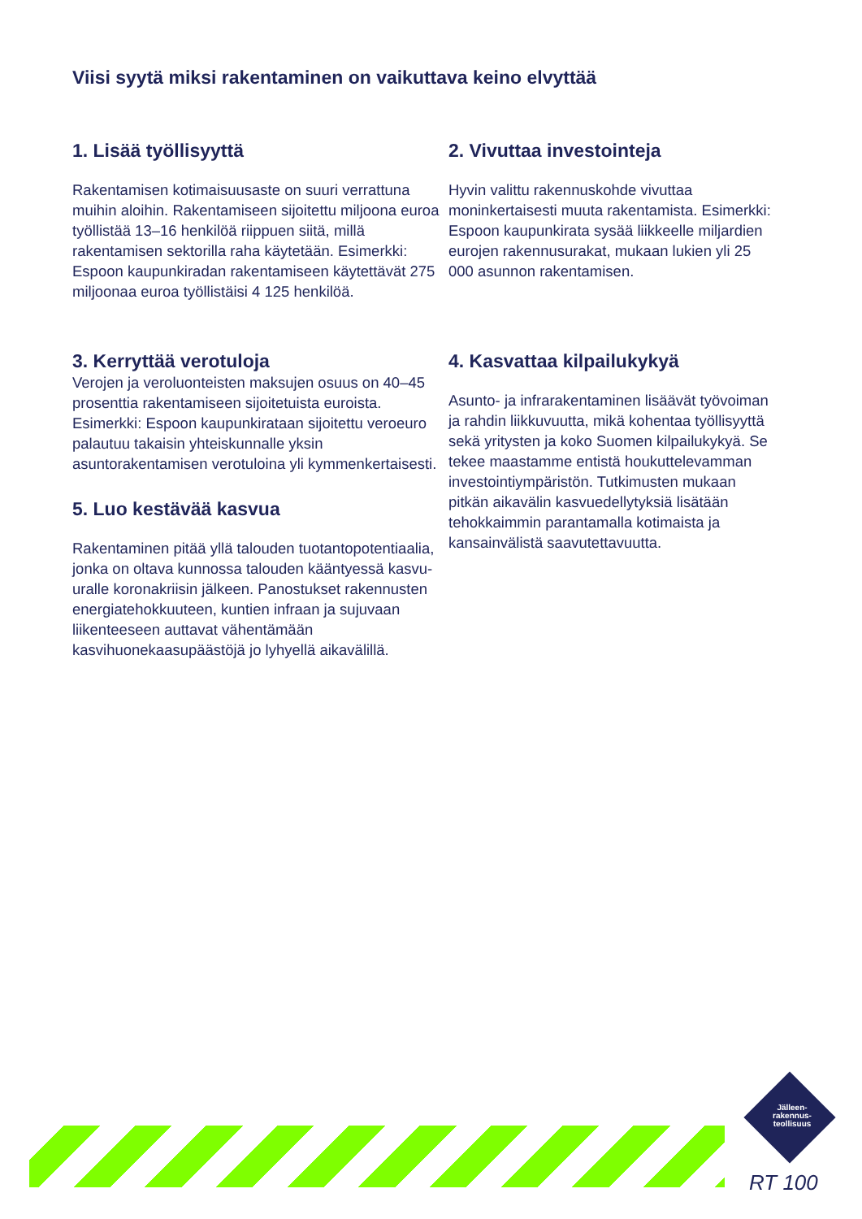Viisi syytä miksi rakentaminen on vaikuttava keino elvyttää
1. Lisää työllisyyttä
Rakentamisen kotimaisuusaste on suuri verrattuna muihin aloihin. Rakentamiseen sijoitettu miljoona euroa työllistää 13–16 henkilöä riippuen siitä, millä rakentamisen sektorilla raha käytetään. Esimerkki: Espoon kaupunkiradan rakentamiseen käytettävät 275 miljoonaa euroa työllistäisi 4 125 henkilöä.
2. Vivuttaa investointeja
Hyvin valittu rakennuskohde vivuttaa moninkertaisesti muuta rakentamista. Esimerkki: Espoon kaupunkirata sysää liikkeelle miljardien eurojen rakennusurakat, mukaan lukien yli 25 000 asunnon rakentamisen.
3. Kerryttää verotuloja
Verojen ja veroluonteisten maksujen osuus on 40–45 prosenttia rakentamiseen sijoitetuista euroista. Esimerkki: Espoon kaupunkirataan sijoitettu veroeuro palautuu takaisin yhteiskunnalle yksin asuntorakentamisen verotuloina yli kymmenkertaisesti.
4. Kasvattaa kilpailukykyä
Asunto- ja infrarakentaminen lisäävät työvoiman ja rahdin liikkuvuutta, mikä kohentaa työllisyyttä sekä yritysten ja koko Suomen kilpailukykyä. Se tekee maastamme entistä houkuttelevamman investointiympäristön. Tutkimusten mukaan pitkän aikavälin kasvuedellytyksiä lisätään tehokkaimmin parantamalla kotimaista ja kansainvälistä saavutettavuutta.
5. Luo kestävää kasvua
Rakentaminen pitää yllä talouden tuotantopotentiaalia, jonka on oltava kunnossa talouden kääntyessä kasvu-uralle koronakriisin jälkeen. Panostukset rakennusten energiatehokkuuteen, kuntien infraan ja sujuvaan liikenteeseen auttavat vähentämään kasvihuonekaasupäästöjä jo lyhyellä aikavälillä.
Jälleen-
rakennus-
teollisuus
RT 100